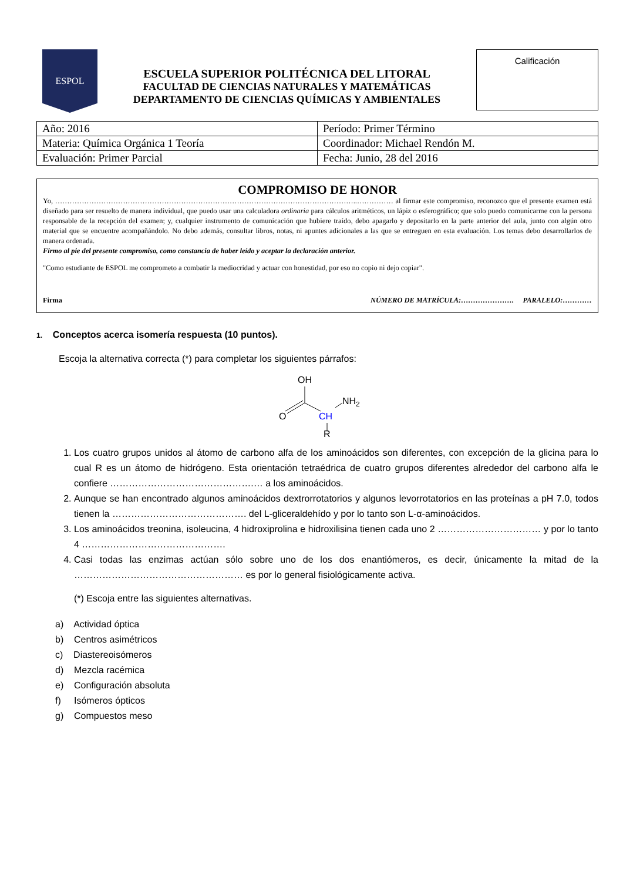ESPOL
ESCUELA SUPERIOR POLITÉCNICA DEL LITORAL
FACULTAD DE CIENCIAS NATURALES Y MATEMÁTICAS
DEPARTAMENTO DE CIENCIAS QUÍMICAS Y AMBIENTALES
Calificación
| Año: 2016 | Período: Primer Término |
| Materia: Química Orgánica 1 Teoría | Coordinador: Michael Rendón M. |
| Evaluación: Primer Parcial | Fecha: Junio, 28 del 2016 |
COMPROMISO DE HONOR
Yo, ……………………………………………………………………………………………………………..…………… al firmar este compromiso, reconozco que el presente examen está diseñado para ser resuelto de manera individual, que puedo usar una calculadora ordinaria para cálculos aritméticos, un lápiz o esferográfico; que solo puedo comunicarme con la persona responsable de la recepción del examen; y, cualquier instrumento de comunicación que hubiere traído, debo apagarlo y depositarlo en la parte anterior del aula, junto con algún otro material que se encuentre acompañándolo. No debo además, consultar libros, notas, ni apuntes adicionales a las que se entreguen en esta evaluación. Los temas debo desarrollarlos de manera ordenada.
Firmo al pie del presente compromiso, como constancia de haber leído y aceptar la declaración anterior.
"Como estudiante de ESPOL me comprometo a combatir la mediocridad y actuar con honestidad, por eso no copio ni dejo copiar".
Firma NÚMERO DE MATRÍCULA:…………………. PARALELO:…………
1. Conceptos acerca isomería respuesta (10 puntos).
Escoja la alternativa correcta (*) para completar los siguientes párrafos:
OH
O
CH
NH2
R
1. Los cuatro grupos unidos al átomo de carbono alfa de los aminoácidos son diferentes, con excepción de la glicina para lo cual R es un átomo de hidrógeno. Esta orientación tetraédrica de cuatro grupos diferentes alrededor del carbono alfa le confiere ……………………………………….… a los aminoácidos.
2. Aunque se han encontrado algunos aminoácidos dextrorrotatorios y algunos levorrotatorios en las proteínas a pH 7.0, todos tienen la ……………………………………. del L-gliceraldehído y por lo tanto son L-α-aminoácidos.
3. Los aminoácidos treonina, isoleucina, 4 hidroxiprolina e hidroxilisina tienen cada uno 2 …………………………… y por lo tanto 4 ……………………………………….
4. Casi todas las enzimas actúan sólo sobre uno de los dos enantiómeros, es decir, únicamente la mitad de la ……………………………………………… es por lo general fisiológicamente activa.
(*) Escoja entre las siguientes alternativas.
a) Actividad óptica
b) Centros asimétricos
c) Diastereoisómeros
d) Mezcla racémica
e) Configuración absoluta
f) Isómeros ópticos
g) Compuestos meso